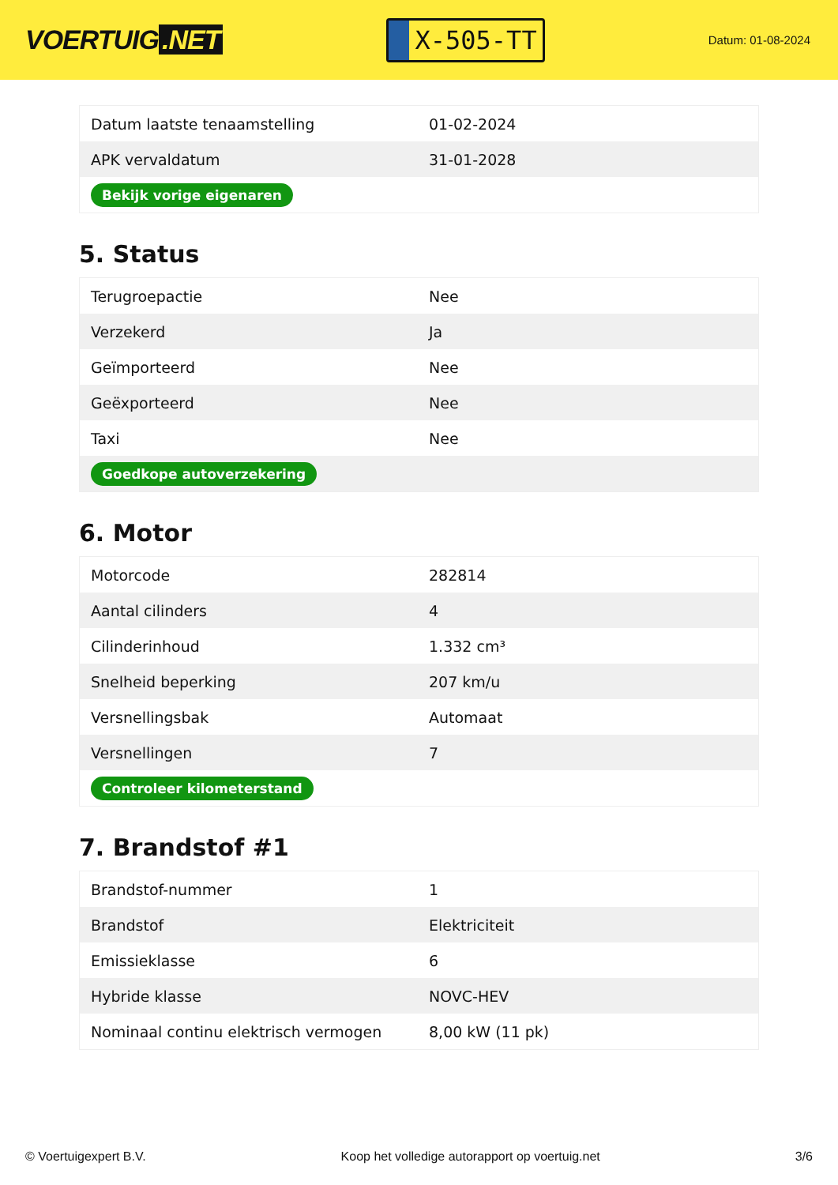VOERTUIG.NET
X-505-TT
Datum: 01-08-2024
| Datum laatste tenaamstelling | 01-02-2024 |
| APK vervaldatum | 31-01-2028 |
| Bekijk vorige eigenaren | |
5. Status
| Terugroepactie | Nee |
| Verzekerd | Ja |
| Geïmporteerd | Nee |
| Geëxporteerd | Nee |
| Taxi | Nee |
| Goedkope autoverzekering | |
6. Motor
| Motorcode | 282814 |
| Aantal cilinders | 4 |
| Cilinderinhoud | 1.332 cm³ |
| Snelheid beperking | 207 km/u |
| Versnellingsbak | Automaat |
| Versnellingen | 7 |
| Controleer kilometerstand | |
7. Brandstof #1
| Brandstof-nummer | 1 |
| Brandstof | Elektriciteit |
| Emissieklasse | 6 |
| Hybride klasse | NOVC-HEV |
| Nominaal continu elektrisch vermogen | 8,00 kW (11 pk) |
© Voertuigexpert B.V. Koop het volledige autorapport op voertuig.net 3/6